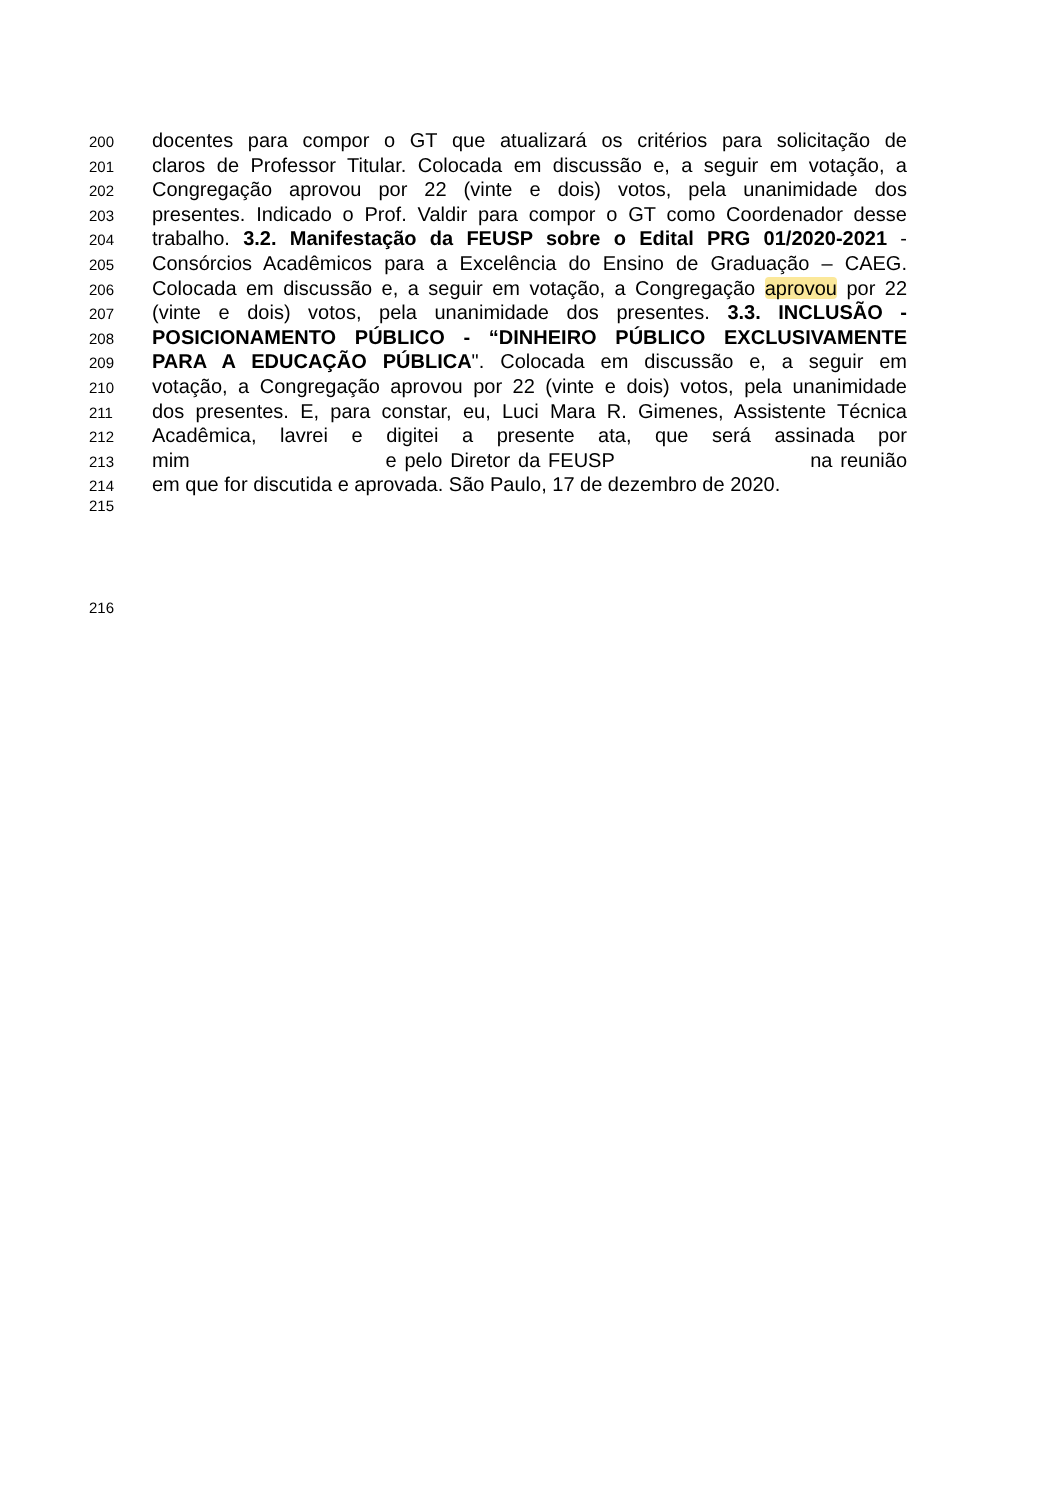200 docentes para compor o GT que atualizará os critérios para solicitação de
201 claros de Professor Titular. Colocada em discussão e, a seguir em votação, a
202 Congregação aprovou por 22 (vinte e dois) votos, pela unanimidade dos
203 presentes. Indicado o Prof. Valdir para compor o GT como Coordenador desse
204 trabalho. 3.2. Manifestação da FEUSP sobre o Edital PRG 01/2020-2021 -
205 Consórcios Acadêmicos para a Excelência do Ensino de Graduação – CAEG.
206 Colocada em discussão e, a seguir em votação, a Congregação aprovou por 22
207 (vinte e dois) votos, pela unanimidade dos presentes. 3.3. INCLUSÃO -
208 POSICIONAMENTO PÚBLICO - “DINHEIRO PÚBLICO EXCLUSIVAMENTE
209 PARA A EDUCAÇÃO PÚBLICA". Colocada em discussão e, a seguir em
210 votação, a Congregação aprovou por 22 (vinte e dois) votos, pela unanimidade
211 dos presentes. E, para constar, eu, Luci Mara R. Gimenes, Assistente Técnica
212 Acadêmica, lavrei e digitei a presente ata, que será assinada por
213 mim e pelo Diretor da FEUSP na reunião
214 em que for discutida e aprovada. São Paulo, 17 de dezembro de 2020.
215
216